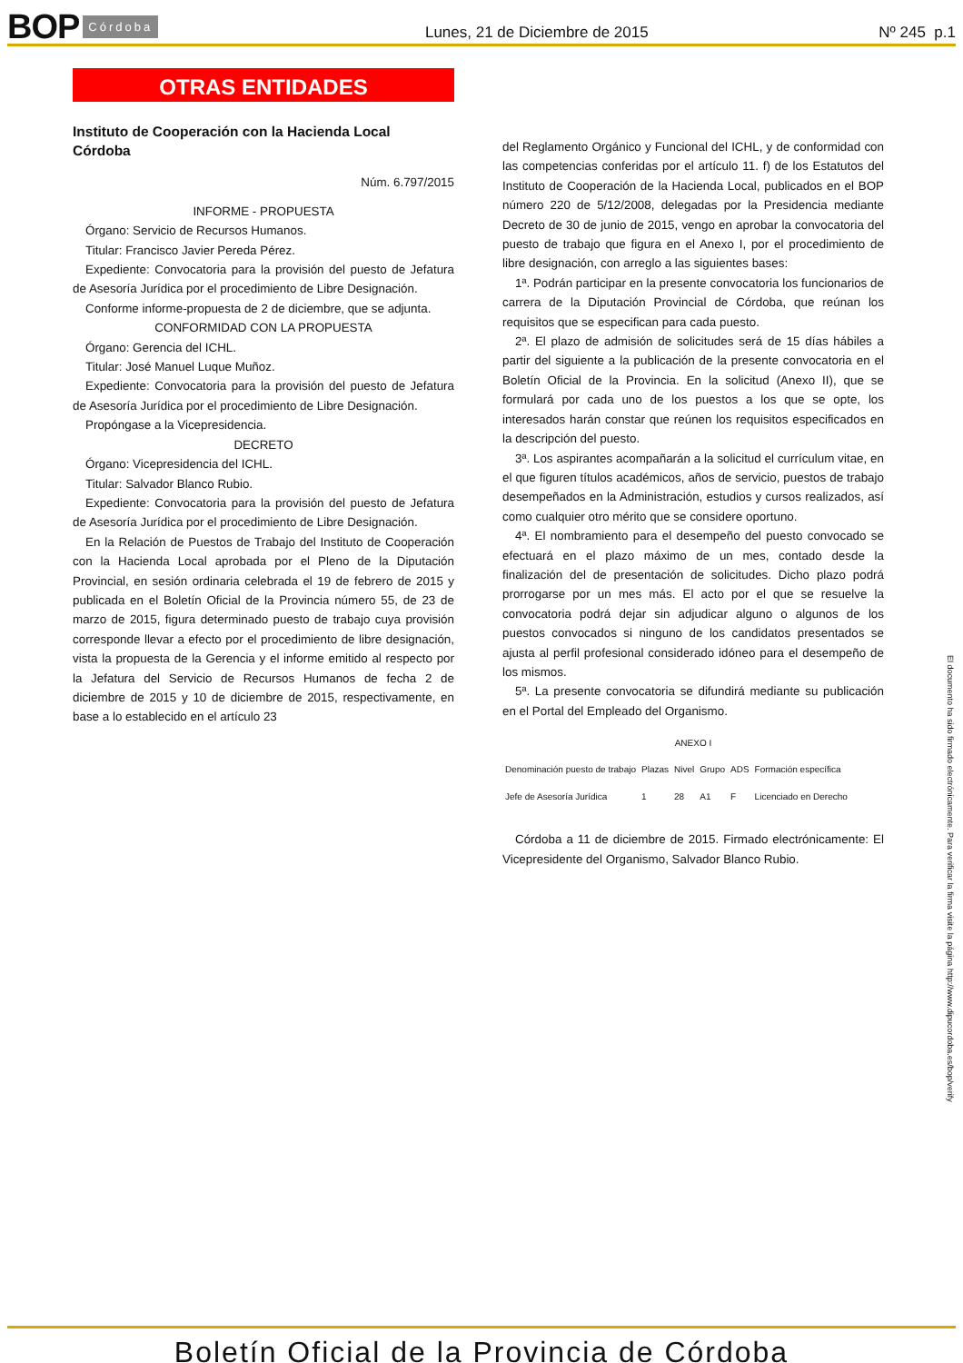BOP Córdoba Lunes, 21 de Diciembre de 2015 Nº 245 p.1
OTRAS ENTIDADES
Instituto de Cooperación con la Hacienda Local
Córdoba
Núm. 6.797/2015
INFORME - PROPUESTA
Órgano: Servicio de Recursos Humanos.
Titular: Francisco Javier Pereda Pérez.
Expediente: Convocatoria para la provisión del puesto de Jefatura de Asesoría Jurídica por el procedimiento de Libre Designación.
Conforme informe-propuesta de 2 de diciembre, que se adjunta.
CONFORMIDAD CON LA PROPUESTA
Órgano: Gerencia del ICHL.
Titular: José Manuel Luque Muñoz.
Expediente: Convocatoria para la provisión del puesto de Jefatura de Asesoría Jurídica por el procedimiento de Libre Designación.
Propóngase a la Vicepresidencia.
DECRETO
Órgano: Vicepresidencia del ICHL.
Titular: Salvador Blanco Rubio.
Expediente: Convocatoria para la provisión del puesto de Jefatura de Asesoría Jurídica por el procedimiento de Libre Designación.
En la Relación de Puestos de Trabajo del Instituto de Cooperación con la Hacienda Local aprobada por el Pleno de la Diputación Provincial, en sesión ordinaria celebrada el 19 de febrero de 2015 y publicada en el Boletín Oficial de la Provincia número 55, de 23 de marzo de 2015, figura determinado puesto de trabajo cuya provisión corresponde llevar a efecto por el procedimiento de libre designación, vista la propuesta de la Gerencia y el informe emitido al respecto por la Jefatura del Servicio de Recursos Humanos de fecha 2 de diciembre de 2015 y 10 de diciembre de 2015, respectivamente, en base a lo establecido en el artículo 23
del Reglamento Orgánico y Funcional del ICHL, y de conformidad con las competencias conferidas por el artículo 11. f) de los Estatutos del Instituto de Cooperación de la Hacienda Local, publicados en el BOP número 220 de 5/12/2008, delegadas por la Presidencia mediante Decreto de 30 de junio de 2015, vengo en aprobar la convocatoria del puesto de trabajo que figura en el Anexo I, por el procedimiento de libre designación, con arreglo a las siguientes bases:
1ª. Podrán participar en la presente convocatoria los funcionarios de carrera de la Diputación Provincial de Córdoba, que reúnan los requisitos que se especifican para cada puesto.
2ª. El plazo de admisión de solicitudes será de 15 días hábiles a partir del siguiente a la publicación de la presente convocatoria en el Boletín Oficial de la Provincia. En la solicitud (Anexo II), que se formulará por cada uno de los puestos a los que se opte, los interesados harán constar que reúnen los requisitos especificados en la descripción del puesto.
3ª. Los aspirantes acompañarán a la solicitud el currículum vitae, en el que figuren títulos académicos, años de servicio, puestos de trabajo desempeñados en la Administración, estudios y cursos realizados, así como cualquier otro mérito que se considere oportuno.
4ª. El nombramiento para el desempeño del puesto convocado se efectuará en el plazo máximo de un mes, contado desde la finalización del de presentación de solicitudes. Dicho plazo podrá prorrogarse por un mes más. El acto por el que se resuelve la convocatoria podrá dejar sin adjudicar alguno o algunos de los puestos convocados si ninguno de los candidatos presentados se ajusta al perfil profesional considerado idóneo para el desempeño de los mismos.
5ª. La presente convocatoria se difundirá mediante su publicación en el Portal del Empleado del Organismo.
ANEXO I
| Denominación puesto de trabajo | Plazas | Nivel | Grupo | ADS | Formación específica |
| --- | --- | --- | --- | --- | --- |
| Jefe de Asesoría Jurídica | 1 | 28 | A1 | F | Licenciado en Derecho |
Córdoba a 11 de diciembre de 2015. Firmado electrónicamente: El Vicepresidente del Organismo, Salvador Blanco Rubio.
El documento ha sido firmado electrónicamente. Para verificar la firma visite la página http://www.dipucordoba.es/bop/verify
Boletín Oficial de la Provincia de Córdoba